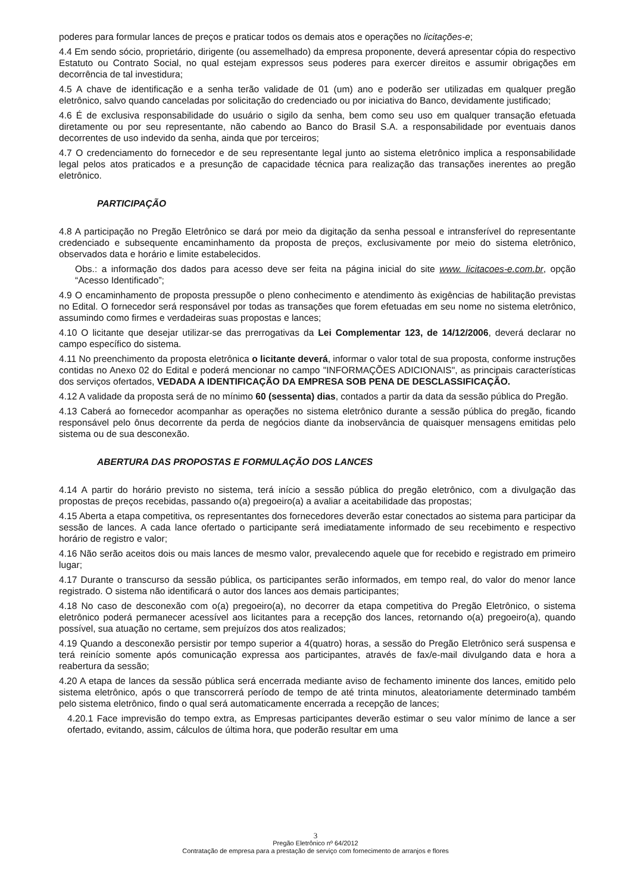poderes para formular lances de preços e praticar todos os demais atos e operações no licitações-e;
4.4 Em sendo sócio, proprietário, dirigente (ou assemelhado) da empresa proponente, deverá apresentar cópia do respectivo Estatuto ou Contrato Social, no qual estejam expressos seus poderes para exercer direitos e assumir obrigações em decorrência de tal investidura;
4.5 A chave de identificação e a senha terão validade de 01 (um) ano e poderão ser utilizadas em qualquer pregão eletrônico, salvo quando canceladas por solicitação do credenciado ou por iniciativa do Banco, devidamente justificado;
4.6 É de exclusiva responsabilidade do usuário o sigilo da senha, bem como seu uso em qualquer transação efetuada diretamente ou por seu representante, não cabendo ao Banco do Brasil S.A. a responsabilidade por eventuais danos decorrentes de uso indevido da senha, ainda que por terceiros;
4.7 O credenciamento do fornecedor e de seu representante legal junto ao sistema eletrônico implica a responsabilidade legal pelos atos praticados e a presunção de capacidade técnica para realização das transações inerentes ao pregão eletrônico.
PARTICIPAÇÃO
4.8 A participação no Pregão Eletrônico se dará por meio da digitação da senha pessoal e intransferível do representante credenciado e subsequente encaminhamento da proposta de preços, exclusivamente por meio do sistema eletrônico, observados data e horário e limite estabelecidos.
Obs.: a informação dos dados para acesso deve ser feita na página inicial do site www. licitacoes-e.com.br, opção “Acesso Identificado”;
4.9 O encaminhamento de proposta pressupõe o pleno conhecimento e atendimento às exigências de habilitação previstas no Edital. O fornecedor será responsável por todas as transações que forem efetuadas em seu nome no sistema eletrônico, assumindo como firmes e verdadeiras suas propostas e lances;
4.10 O licitante que desejar utilizar-se das prerrogativas da Lei Complementar 123, de 14/12/2006, deverá declarar no campo específico do sistema.
4.11 No preenchimento da proposta eletrônica o licitante deverá, informar o valor total de sua proposta, conforme instruções contidas no Anexo 02 do Edital e poderá mencionar no campo "INFORMAÇÕES ADICIONAIS", as principais características dos serviços ofertados, VEDADA A IDENTIFICAÇÃO DA EMPRESA SOB PENA DE DESCLASSIFICAÇÃO.
4.12 A validade da proposta será de no mínimo 60 (sessenta) dias, contados a partir da data da sessão pública do Pregão.
4.13 Caberá ao fornecedor acompanhar as operações no sistema eletrônico durante a sessão pública do pregão, ficando responsável pelo ônus decorrente da perda de negócios diante da inobservância de quaisquer mensagens emitidas pelo sistema ou de sua desconexão.
ABERTURA DAS PROPOSTAS E FORMULAÇÃO DOS LANCES
4.14 A partir do horário previsto no sistema, terá início a sessão pública do pregão eletrônico, com a divulgação das propostas de preços recebidas, passando o(a) pregoeiro(a) a avaliar a aceitabilidade das propostas;
4.15 Aberta a etapa competitiva, os representantes dos fornecedores deverão estar conectados ao sistema para participar da sessão de lances. A cada lance ofertado o participante será imediatamente informado de seu recebimento e respectivo horário de registro e valor;
4.16 Não serão aceitos dois ou mais lances de mesmo valor, prevalecendo aquele que for recebido e registrado em primeiro lugar;
4.17 Durante o transcurso da sessão pública, os participantes serão informados, em tempo real, do valor do menor lance registrado. O sistema não identificará o autor dos lances aos demais participantes;
4.18 No caso de desconexão com o(a) pregoeiro(a), no decorrer da etapa competitiva do Pregão Eletrônico, o sistema eletrônico poderá permanecer acessível aos licitantes para a recepção dos lances, retornando o(a) pregoeiro(a), quando possível, sua atuação no certame, sem prejuízos dos atos realizados;
4.19 Quando a desconexão persistir por tempo superior a 4(quatro) horas, a sessão do Pregão Eletrônico será suspensa e terá reinício somente após comunicação expressa aos participantes, através de fax/e-mail divulgando data e hora a reabertura da sessão;
4.20 A etapa de lances da sessão pública será encerrada mediante aviso de fechamento iminente dos lances, emitido pelo sistema eletrônico, após o que transcorrerá período de tempo de até trinta minutos, aleatoriamente determinado também pelo sistema eletrônico, findo o qual será automaticamente encerrada a recepção de lances;
4.20.1 Face imprevisão do tempo extra, as Empresas participantes deverão estimar o seu valor mínimo de lance a ser ofertado, evitando, assim, cálculos de última hora, que poderão resultar em uma
3
Pregão Eletrônico nº 64/2012
Contratação de empresa para a prestação de serviço com fornecimento de arranjos e flores